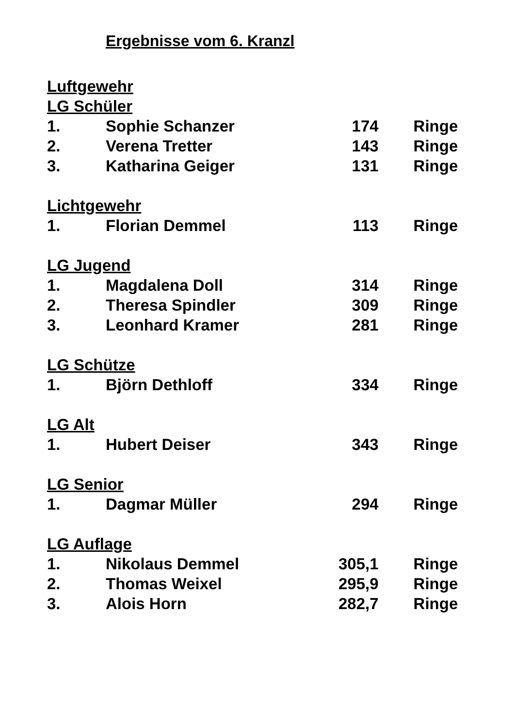Ergebnisse vom 6. Kranzl
| Luftgewehr | | | |
| LG Schüler | | | |
| 1. | Sophie Schanzer | 174 | Ringe |
| 2. | Verena Tretter | 143 | Ringe |
| 3. | Katharina Geiger | 131 | Ringe |
| Lichtgewehr | | | |
| 1. | Florian Demmel | 113 | Ringe |
| LG Jugend | | | |
| 1. | Magdalena Doll | 314 | Ringe |
| 2. | Theresa Spindler | 309 | Ringe |
| 3. | Leonhard Kramer | 281 | Ringe |
| LG Schütze | | | |
| 1. | Björn Dethloff | 334 | Ringe |
| LG Alt | | | |
| 1. | Hubert Deiser | 343 | Ringe |
| LG Senior | | | |
| 1. | Dagmar Müller | 294 | Ringe |
| LG Auflage | | | |
| 1. | Nikolaus Demmel | 305,1 | Ringe |
| 2. | Thomas Weixel | 295,9 | Ringe |
| 3. | Alois Horn | 282,7 | Ringe |